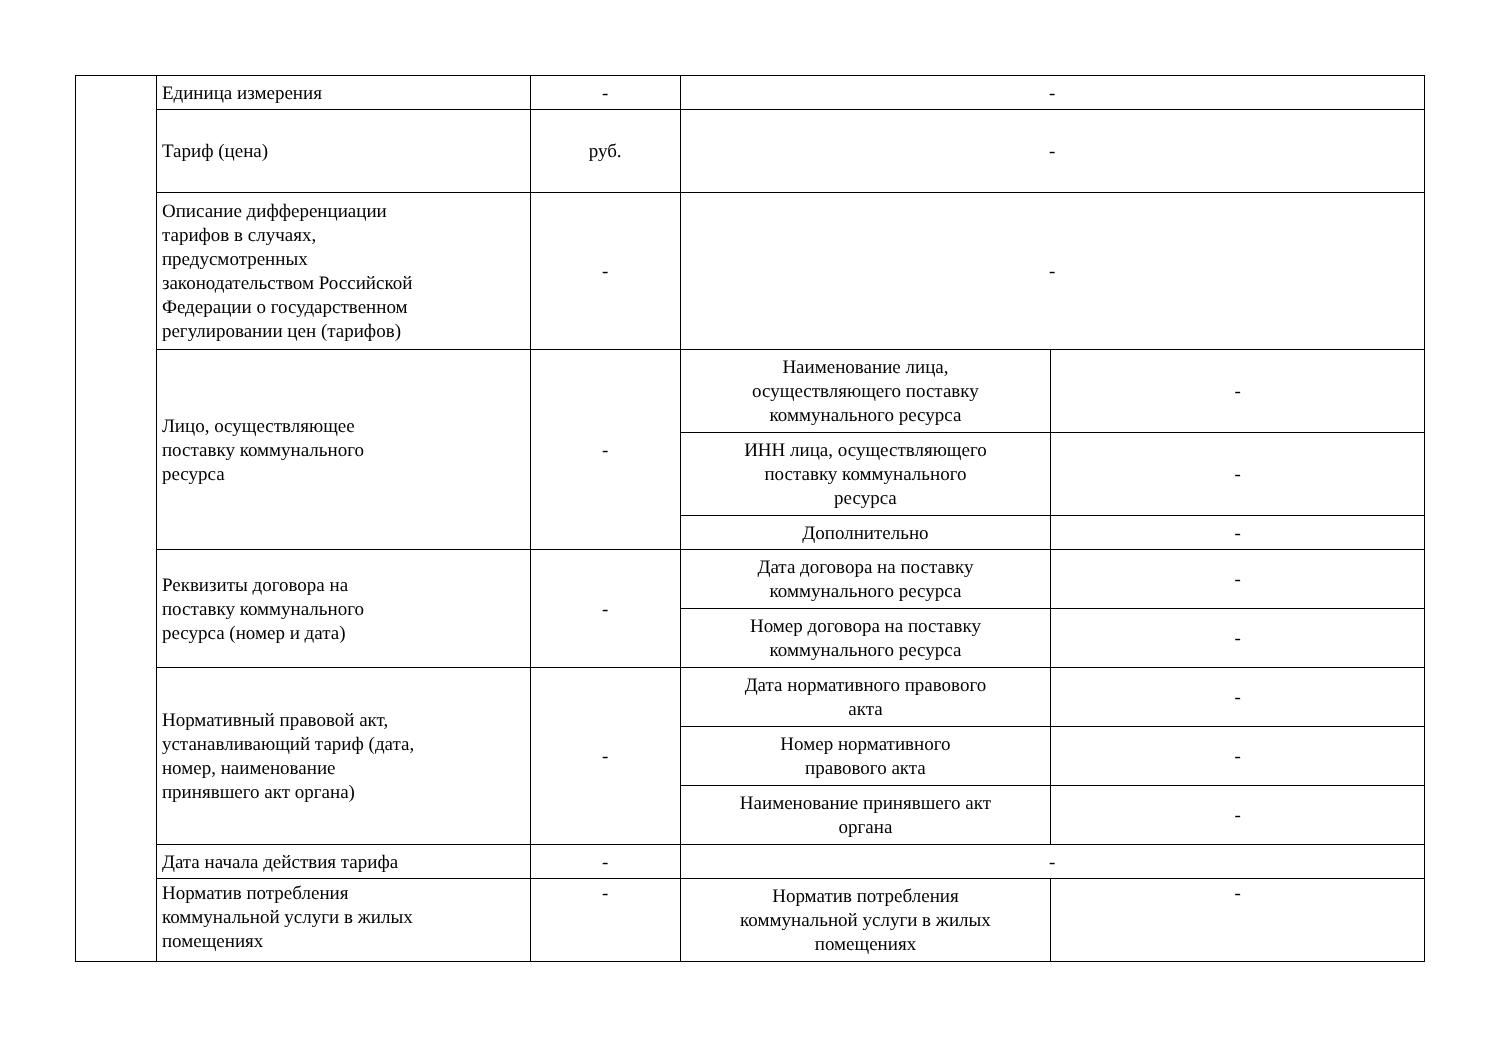| | Единица измерения | - | - | |
| | Тариф (цена) | руб. | - | |
| | Описание дифференциации тарифов в случаях, предусмотренных законодательством Российской Федерации о государственном регулировании цен (тарифов) | - | - | |
| | Лицо, осуществляющее поставку коммунального ресурса | - | Наименование лица, осуществляющего поставку коммунального ресурса | - |
| | | | ИНН лица, осуществляющего поставку коммунального ресурса | - |
| | | | Дополнительно | - |
| | Реквизиты договора на поставку коммунального ресурса (номер и дата) | - | Дата договора на поставку коммунального ресурса | - |
| | | | Номер договора на поставку коммунального ресурса | - |
| | Нормативный правовой акт, устанавливающий тариф (дата, номер, наименование принявшего акт органа) | - | Дата нормативного правового акта | - |
| | | | Номер нормативного правового акта | - |
| | | | Наименование принявшего акт органа | - |
| | Дата начала действия тарифа | - | - | |
| | Норматив потребления коммунальной услуги в жилых помещениях | - | Норматив потребления коммунальной услуги в жилых помещениях | - |